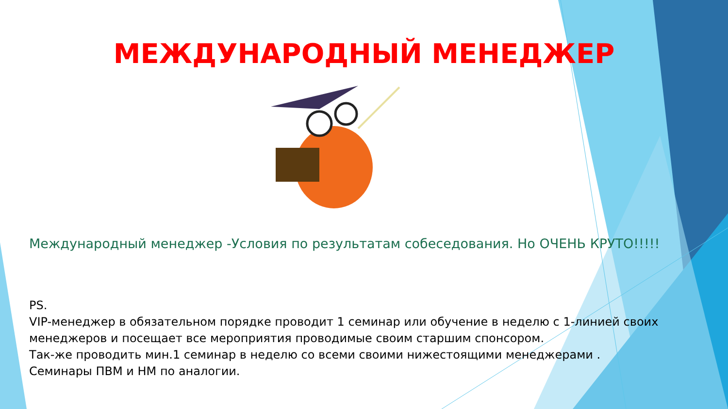МЕЖДУНАРОДНЫЙ МЕНЕДЖЕР
Международный менеджер -Условия по результатам собеседования. Но ОЧЕНЬ КРУТО!!!!!
PS.
VIP-менеджер в обязательном порядке проводит 1 семинар или обучение в неделю с 1-линией своих менеджеров и посещает все мероприятия проводимые своим старшим спонсором.
Так-же проводить мин.1 семинар в неделю со всеми своими нижестоящими менеджерами .
Семинары ПВМ и НМ по аналогии.